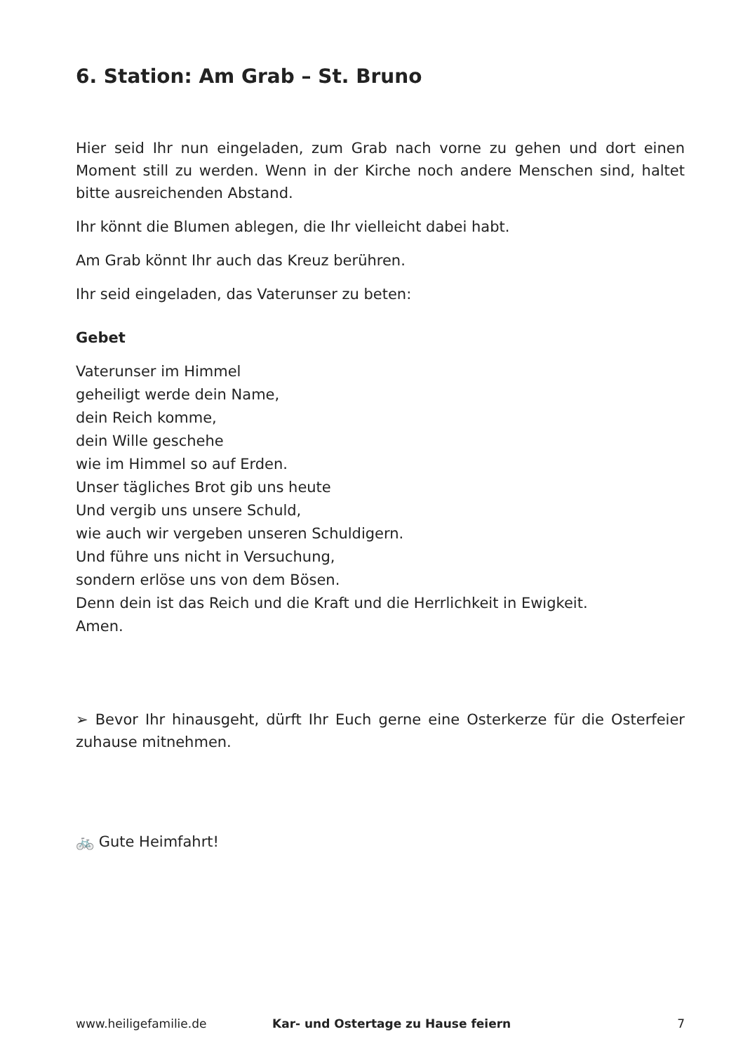6. Station: Am Grab – St. Bruno
Hier seid Ihr nun eingeladen, zum Grab nach vorne zu gehen und dort einen Moment still zu werden. Wenn in der Kirche noch andere Menschen sind, haltet bitte ausreichenden Abstand.
Ihr könnt die Blumen ablegen, die Ihr vielleicht dabei habt.
Am Grab könnt Ihr auch das Kreuz berühren.
Ihr seid eingeladen, das Vaterunser zu beten:
Gebet
Vaterunser im Himmel
geheiligt werde dein Name,
dein Reich komme,
dein Wille geschehe
wie im Himmel so auf Erden.
Unser tägliches Brot gib uns heute
Und vergib uns unsere Schuld,
wie auch wir vergeben unseren Schuldigern.
Und führe uns nicht in Versuchung,
sondern erlöse uns von dem Bösen.
Denn dein ist das Reich und die Kraft und die Herrlichkeit in Ewigkeit.
Amen.
➢ Bevor Ihr hinausgeht, dürft Ihr Euch gerne eine Osterkerze für die Osterfeier zuhause mitnehmen.
🚲 Gute Heimfahrt!
www.heiligefamilie.de Kar- und Ostertage zu Hause feiern 7